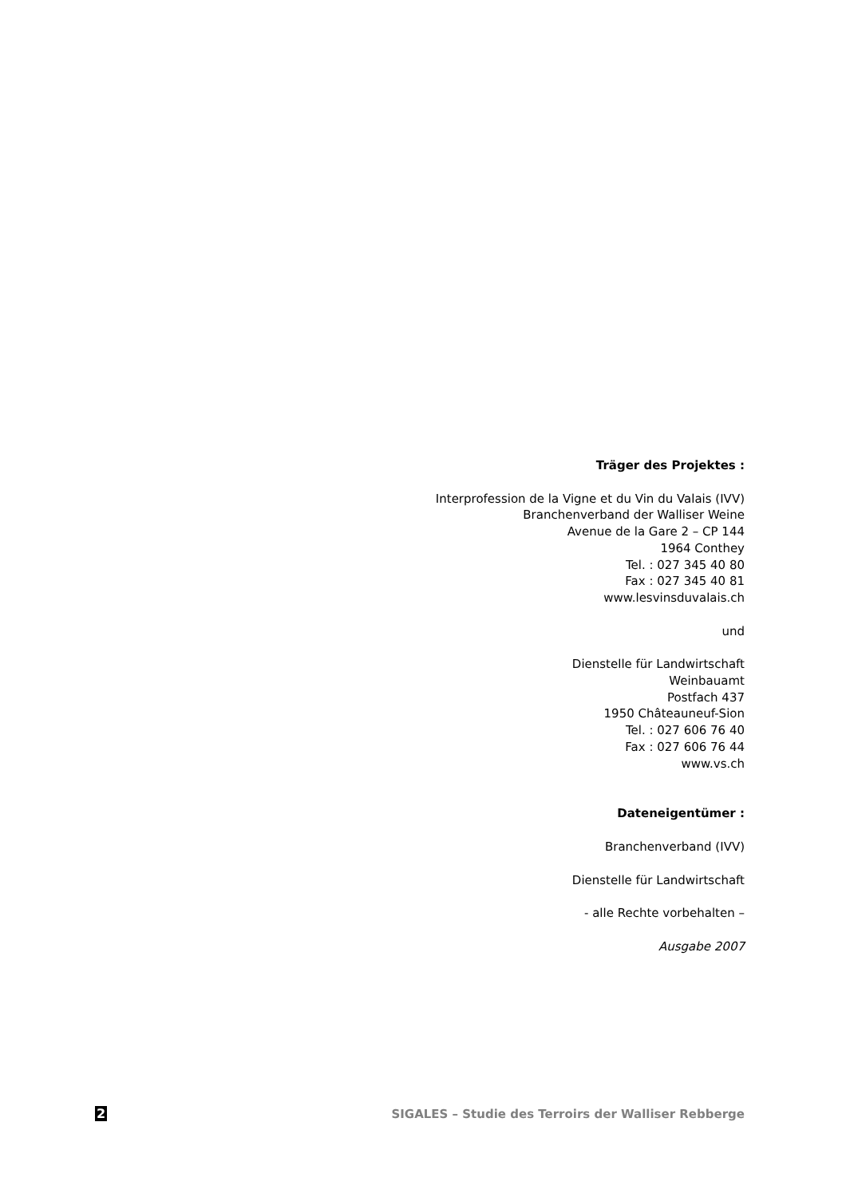Träger des Projektes :
Interprofession de la Vigne et du Vin du Valais (IVV)
Branchenverband der Walliser Weine
Avenue de la Gare 2 – CP 144
1964 Conthey
Tel. : 027 345 40 80
Fax : 027 345 40 81
www.lesvinsduvalais.ch
und
Dienstelle für Landwirtschaft
Weinbauamt
Postfach 437
1950 Châteauneuf-Sion
Tel. : 027 606 76 40
Fax : 027 606 76 44
www.vs.ch
Dateneigentümer :
Branchenverband (IVV)
Dienstelle für Landwirtschaft
- alle Rechte vorbehalten –
Ausgabe 2007
2 SIGALES – Studie des Terroirs der Walliser Rebberge